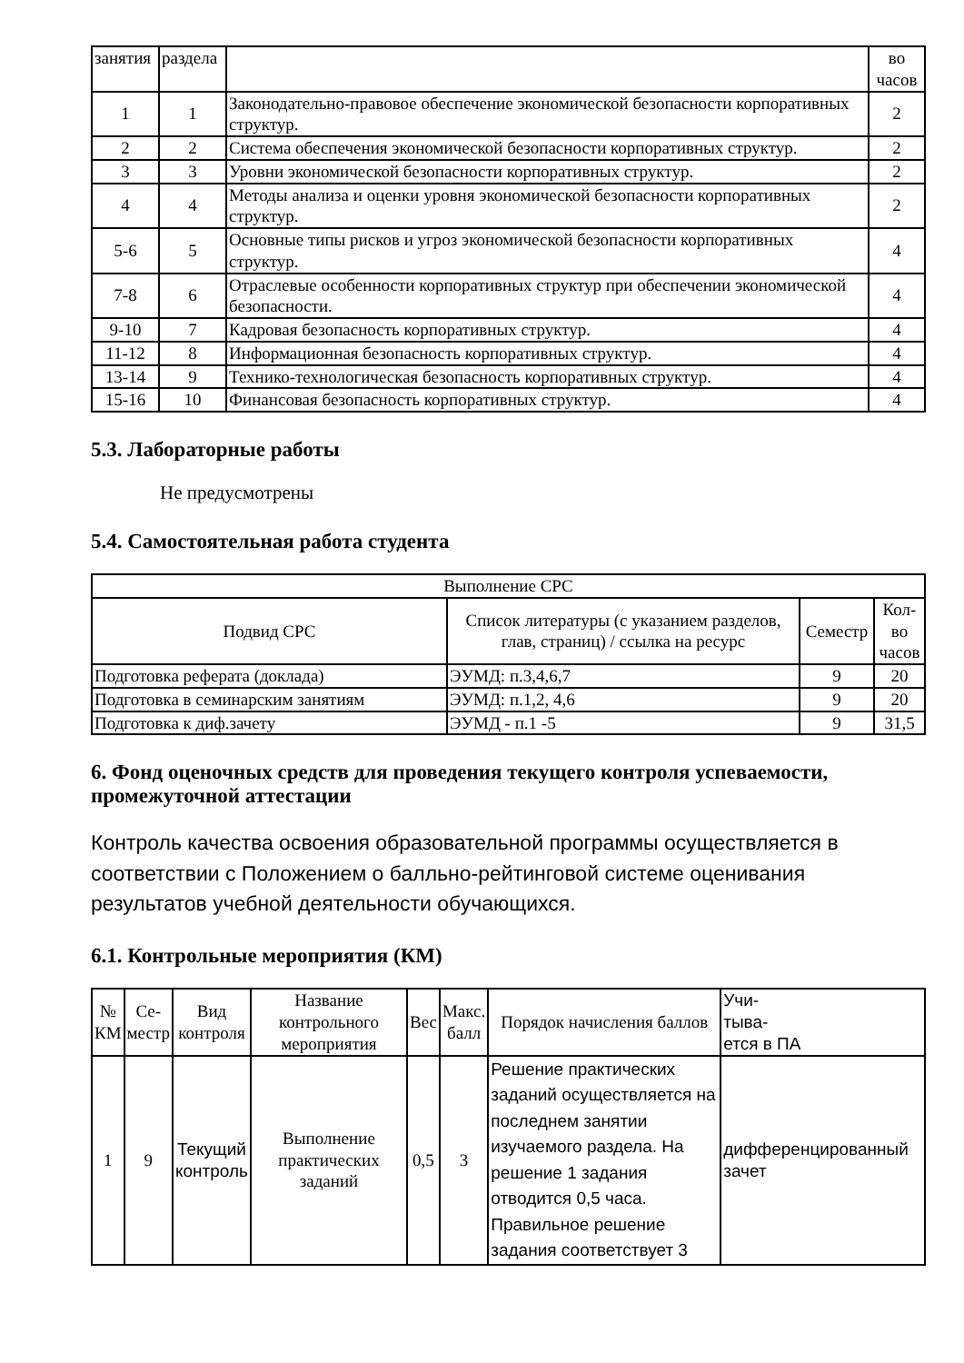| занятия | раздела | | во часов |
| 1 | 1 | Законодательно-правовое обеспечение экономической безопасности корпоративных структур. | 2 |
| 2 | 2 | Система обеспечения экономической безопасности корпоративных структур. | 2 |
| 3 | 3 | Уровни экономической безопасности корпоративных структур. | 2 |
| 4 | 4 | Методы анализа и оценки уровня экономической безопасности корпоративных структур. | 2 |
| 5-6 | 5 | Основные типы рисков и угроз экономической безопасности корпоративных структур. | 4 |
| 7-8 | 6 | Отраслевые особенности корпоративных структур при обеспечении экономической безопасности. | 4 |
| 9-10 | 7 | Кадровая безопасность корпоративных структур. | 4 |
| 11-12 | 8 | Информационная безопасность корпоративных структур. | 4 |
| 13-14 | 9 | Технико-технологическая безопасность корпоративных структур. | 4 |
| 15-16 | 10 | Финансовая безопасность корпоративных структур. | 4 |
5.3. Лабораторные работы
Не предусмотрены
5.4. Самостоятельная работа студента
| Выполнение СРС | | | |
| Подвид СРС | Список литературы (с указанием разделов, глав, страниц) / ссылка на ресурс | Семестр | Кол-во часов |
| Подготовка реферата (доклада) | ЭУМД: п.3,4,6,7 | 9 | 20 |
| Подготовка в семинарским занятиям | ЭУМД: п.1,2, 4,6 | 9 | 20 |
| Подготовка к диф.зачету | ЭУМД - п.1 -5 | 9 | 31,5 |
6. Фонд оценочных средств для проведения текущего контроля успеваемости, промежуточной аттестации
Контроль качества освоения образовательной программы осуществляется в соответствии с Положением о балльно-рейтинговой системе оценивания результатов учебной деятельности обучающихся.
6.1. Контрольные мероприятия (КМ)
| № КМ | Се- местр | Вид контроля | Название контрольного мероприятия | Вес | Макс. балл | Порядок начисления баллов | Учи- тыва- ется в ПА |
| 1 | 9 | Текущий контроль | Выполнение практических заданий | 0,5 | 3 | Решение практических заданий осуществляется на последнем занятии изучаемого раздела. На решение 1 задания отводится 0,5 часа. Правильное решение задания соответствует 3 | дифференцированный зачет |